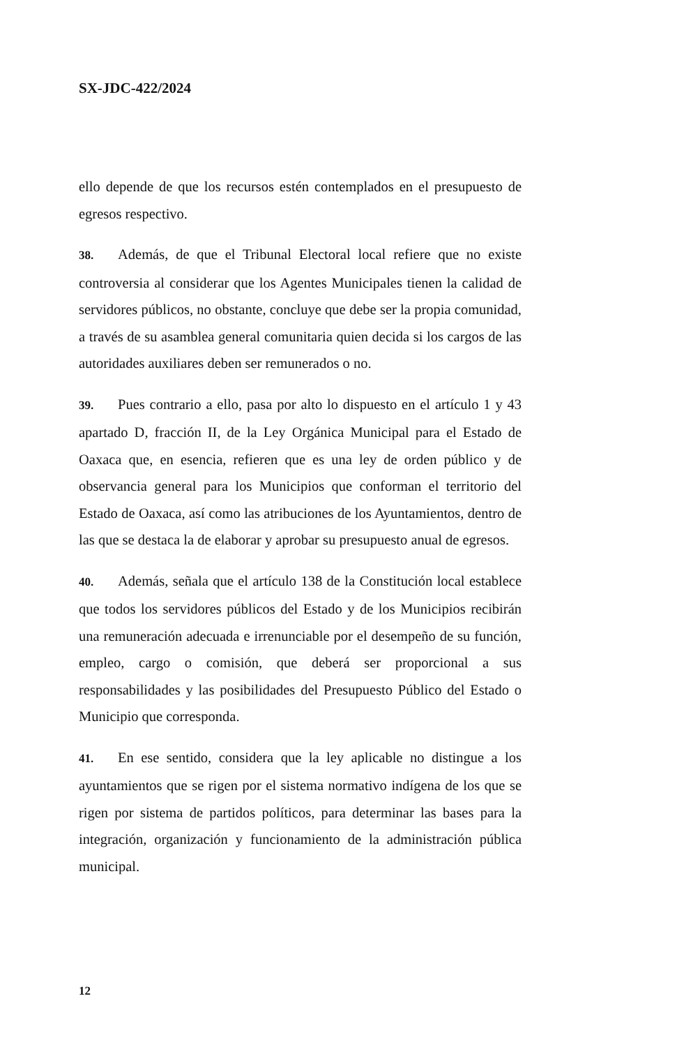SX-JDC-422/2024
ello depende de que los recursos estén contemplados en el presupuesto de egresos respectivo.
38. Además, de que el Tribunal Electoral local refiere que no existe controversia al considerar que los Agentes Municipales tienen la calidad de servidores públicos, no obstante, concluye que debe ser la propia comunidad, a través de su asamblea general comunitaria quien decida si los cargos de las autoridades auxiliares deben ser remunerados o no.
39. Pues contrario a ello, pasa por alto lo dispuesto en el artículo 1 y 43 apartado D, fracción II, de la Ley Orgánica Municipal para el Estado de Oaxaca que, en esencia, refieren que es una ley de orden público y de observancia general para los Municipios que conforman el territorio del Estado de Oaxaca, así como las atribuciones de los Ayuntamientos, dentro de las que se destaca la de elaborar y aprobar su presupuesto anual de egresos.
40. Además, señala que el artículo 138 de la Constitución local establece que todos los servidores públicos del Estado y de los Municipios recibirán una remuneración adecuada e irrenunciable por el desempeño de su función, empleo, cargo o comisión, que deberá ser proporcional a sus responsabilidades y las posibilidades del Presupuesto Público del Estado o Municipio que corresponda.
41. En ese sentido, considera que la ley aplicable no distingue a los ayuntamientos que se rigen por el sistema normativo indígena de los que se rigen por sistema de partidos políticos, para determinar las bases para la integración, organización y funcionamiento de la administración pública municipal.
12